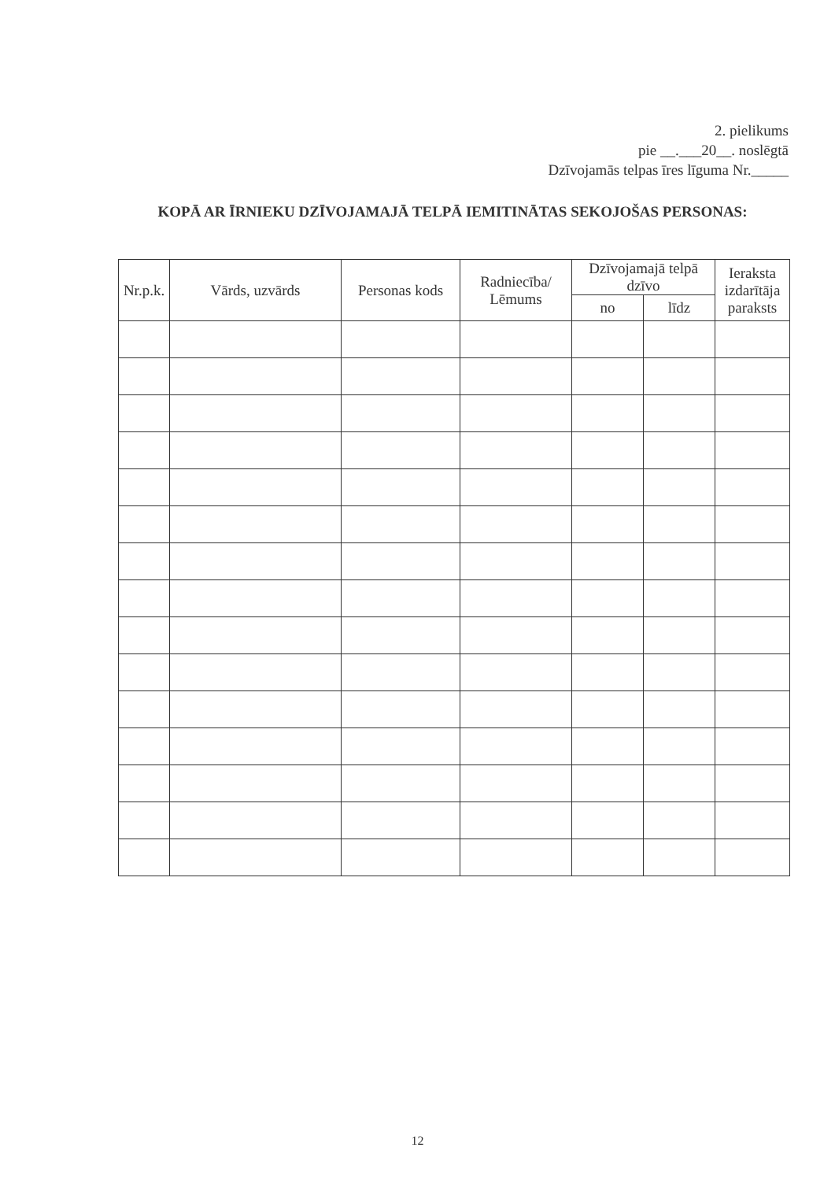2. pielikums
pie __.___20__. noslēgtā
Dzīvojamās telpas īres līguma Nr._____
KOPĀ AR ĪRNIEKU DZĪVOJAMAJĀ TELPĀ IEMITINĀTAS SEKOJOŠAS PERSONAS:
| Nr.p.k. | Vārds, uzvārds | Personas kods | Radniecība/ Lēmums | Dzīvojamajā telpā dzīvo | | Ieraksta izdarītāja paraksts |
| --- | --- | --- | --- | --- | --- | --- |
| | | | | no | līdz | |
12